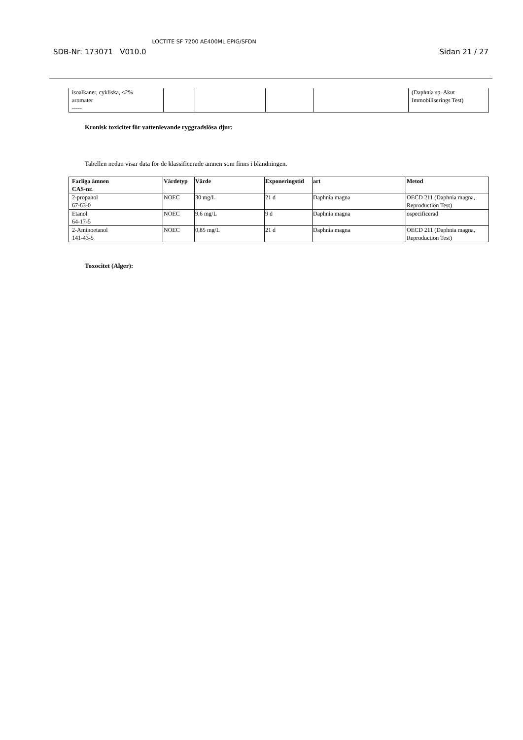SDB-Nr: 173071 V010.0 LOCTITE SF 7200 AE400ML EPIG/SFDN Sidan 21 / 27
| isoalkaner, cykliska, <2% aromater ----- | | | | | (Daphnia sp. Akut Immobiliserings Test) |
Kronisk toxicitet för vattenlevande ryggradslösa djur:
Tabellen nedan visar data för de klassificerade ämnen som finns i blandningen.
| Farliga ämnen CAS-nr. | Värdetyp | Värde | Exponeringstid | art | Metod |
| --- | --- | --- | --- | --- | --- |
| 2-propanol 67-63-0 | NOEC | 30 mg/L | 21 d | Daphnia magna | OECD 211 (Daphnia magna, Reproduction Test) |
| Etanol 64-17-5 | NOEC | 9,6 mg/L | 9 d | Daphnia magna | ospecificerad |
| 2-Aminoetanol 141-43-5 | NOEC | 0,85 mg/L | 21 d | Daphnia magna | OECD 211 (Daphnia magna, Reproduction Test) |
Toxocitet (Alger):